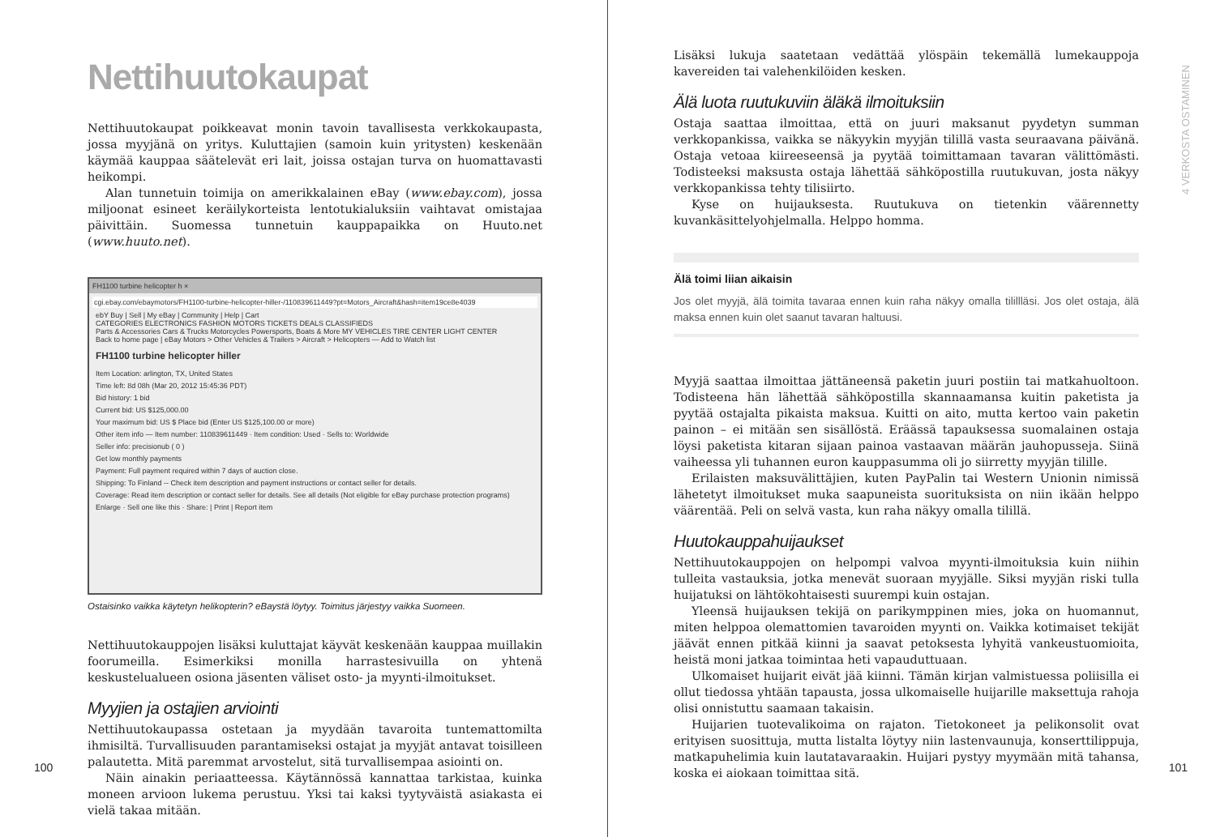Nettihuutokaupat
Nettihuutokaupat poikkeavat monin tavoin tavallisesta verkkokaupasta, jossa myyjä­nä on yritys. Kuluttajien (samoin kuin yritysten) keskenään käymää kauppaa säätele­vät eri lait, joissa ostajan turva on huomattavasti heikompi.
Alan tunnetuin toimija on amerikkalainen eBay (www.ebay.com), jossa miljoonat esineet keräilykorteista lentotukialuksiin vaihtavat omistajaa päivittäin. Suomessa tunnetuin kauppapaikka on Huuto.net (www.huuto.net).
FH1100 turbine helicopter h ×
cgi.ebay.com/ebaymotors/FH1100-turbine-helicopter-hiller-/110839611449?pt=Motors_Aircraft&hash=item19ce8e4039
ebY Buy | Sell | My eBay | Community | Help | Cart
CATEGORIES ELECTRONICS FASHION MOTORS TICKETS DEALS CLASSIFIEDS
Parts & Accessories Cars & Trucks Motorcycles Powersports, Boats & More MY VEHICLES TIRE CENTER LIGHT CENTER
Back to home page | eBay Motors > Other Vehicles & Trailers > Aircraft > Helicopters — Add to Watch list
FH1100 turbine helicopter hiller
Item Location: arlington, TX, United States
Time left: 8d 08h (Mar 20, 2012 15:45:36 PDT)
Bid history: 1 bid
Current bid: US $125,000.00
Your maximum bid: US $ Place bid (Enter US $125,100.00 or more)
Other item info — Item number: 110839611449 · Item condition: Used · Sells to: Worldwide
Seller info: precisionub ( 0 )
Get low monthly payments
Payment: Full payment required within 7 days of auction close.
Shipping: To Finland -- Check item description and payment instructions or contact seller for details.
Coverage: Read item description or contact seller for details. See all details (Not eligible for eBay purchase protection programs)
Enlarge · Sell one like this · Share: | Print | Report item
Ostaisinko vaikka käytetyn helikopterin? eBaystä löytyy. Toimitus järjestyy vaikka Suomeen.
Nettihuutokauppojen lisäksi kuluttajat käyvät keskenään kauppaa muillakin fooru­meilla. Esimerkiksi monilla harrastesivuilla on yhtenä keskustelualueen osiona jäsen­ten väliset osto- ja myynti-ilmoitukset.
Myyjien ja ostajien arviointi
Nettihuutokaupassa ostetaan ja myydään tavaroita tuntemattomilta ihmisiltä. Tur­vallisuuden parantamiseksi ostajat ja myyjät antavat toisilleen palautetta. Mitä pa­remmat arvostelut, sitä turvallisempaa asiointi on.
Näin ainakin periaatteessa. Käytännössä kannattaa tarkistaa, kuinka moneen arvioon lukema perustuu. Yksi tai kaksi tyytyväistä asiakasta ei vielä takaa mitään.
100
Lisäksi lukuja saatetaan vedättää ylöspäin tekemällä lumekauppoja kavereiden tai va­lehenkilöiden kesken.
Älä luota ruutukuviin äläkä ilmoituksiin
Ostaja saattaa ilmoittaa, että on juuri maksanut pyydetyn summan verkkopankissa, vaikka se näkyykin myyjän tilillä vasta seuraavana päivänä. Ostaja vetoaa kiireeseen­sä ja pyytää toimittamaan tavaran välittömästi. Todisteeksi maksusta ostaja lähettää sähköpostilla ruutukuvan, josta näkyy verkkopankissa tehty tilisiirto.
Kyse on huijauksesta. Ruutukuva on tietenkin väärennetty kuvankäsittelyohjel­malla. Helppo homma.
Älä toimi liian aikaisin
Jos olet myyjä, älä toimita tavaraa ennen kuin raha näkyy omalla tilillläsi. Jos olet ostaja, älä maksa ennen kuin olet saanut tavaran haltuusi.
Myyjä saattaa ilmoittaa jättäneensä paketin juuri postiin tai matkahuoltoon. Todis­teena hän lähettää sähköpostilla skannaamansa kuitin paketista ja pyytää ostajalta pikaista maksua. Kuitti on aito, mutta kertoo vain paketin painon – ei mitään sen si­sällöstä. Eräässä tapauksessa suomalainen ostaja löysi paketista kitaran sijaan painoa vastaavan määrän jauhopusseja. Siinä vaiheessa yli tuhannen euron kauppasumma oli jo siirretty myyjän tilille.
Erilaisten maksuvälittäjien, kuten PayPalin tai Western Unionin nimissä lähetetyt ilmoitukset muka saapuneista suorituksista on niin ikään helppo väärentää. Peli on selvä vasta, kun raha näkyy omalla tilillä.
Huutokauppahuijaukset
Nettihuutokauppojen on helpompi valvoa myynti-ilmoituksia kuin niihin tulleita vastauksia, jotka menevät suoraan myyjälle. Siksi myyjän riski tulla huijatuksi on läh­tökohtaisesti suurempi kuin ostajan.
Yleensä huijauksen tekijä on parikymppinen mies, joka on huomannut, miten helppoa olemattomien tavaroiden myynti on. Vaikka kotimaiset tekijät jäävät ennen pitkää kiinni ja saavat petoksesta lyhyitä vankeustuomioita, heistä moni jatkaa toi­mintaa heti vapauduttuaan.
Ulkomaiset huijarit eivät jää kiinni. Tämän kirjan valmistuessa poliisilla ei ollut tiedossa yhtään tapausta, jossa ulkomaiselle huijarille maksettuja rahoja olisi onnis­tuttu saamaan takaisin.
Huijarien tuotevalikoima on rajaton. Tietokoneet ja pelikonsolit ovat erityisen suosittuja, mutta listalta löytyy niin lastenvaunuja, konserttilippuja, matkapuhelimia kuin lautatavaraakin. Huijari pystyy myymään mitä tahansa, koska ei aiokaan toi­mittaa sitä.
4 VERKOSTA OSTAMINEN
101